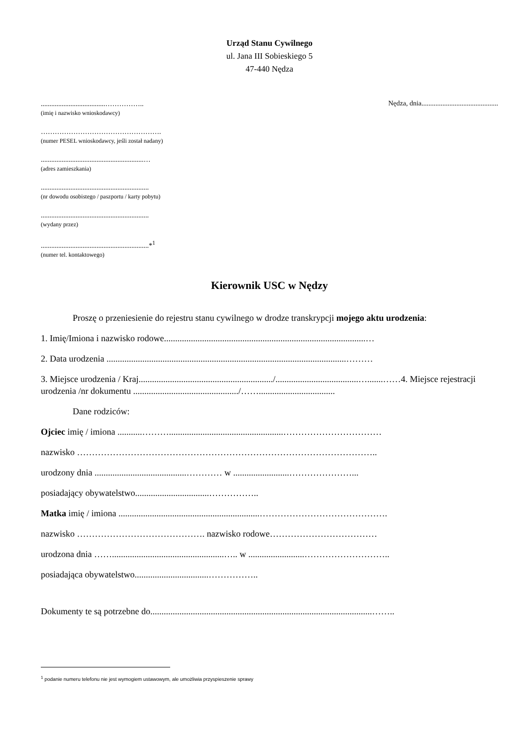Urząd Stanu Cywilnego
ul. Jana III Sobieskiego 5
47-440 Nędza
.....................................……………..
(imię i nazwisko wnioskodawcy)
Nędza, dnia............................................
…………………………………………….
(numer PESEL wnioskodawcy, jeśli został nadany)
...........................................................…
(adres zamieszkania)
..............................................................
(nr dowodu osobistego / paszportu / karty pobytu)
..............................................................
(wydany przez)
..............................................................*<sup>1</sup>
(numer tel. kontaktowego)
Kierownik USC w Nędzy
Proszę o przeniesienie do rejestru stanu cywilnego w drodze transkrypcji mojego aktu urodzenia:
1. Imię/Imiona i nazwisko rodowe..........................................................................................…
2. Data urodzenia ...........................................................................................................………
3. Miejsce urodzenia / Kraj............................................................/.....................................….......……4. Miejsce rejestracji urodzenia /nr dokumentu .............................................../……..................................
Dane rodziców:
Ojciec imię / imiona ...........………...................................................……………………………
nazwisko ………………………………………………………………………………………..
urodzony dnia .........................................………… w .........................…………………...
posiadający obywatelstwo.................................……………..
Matka imię / imiona ...............................................................…………………………………….
nazwisko ……………………………………. nazwisko rodowe………………………………
urodzona dnia ……..................................................….. w .........................………………………..
posiadająca obywatelstwo.................................……………..
Dokumenty te są potrzebne do...................................................................................................……..
<sup>1</sup> podanie numeru telefonu nie jest wymogiem ustawowym, ale umożliwia przyspieszenie sprawy